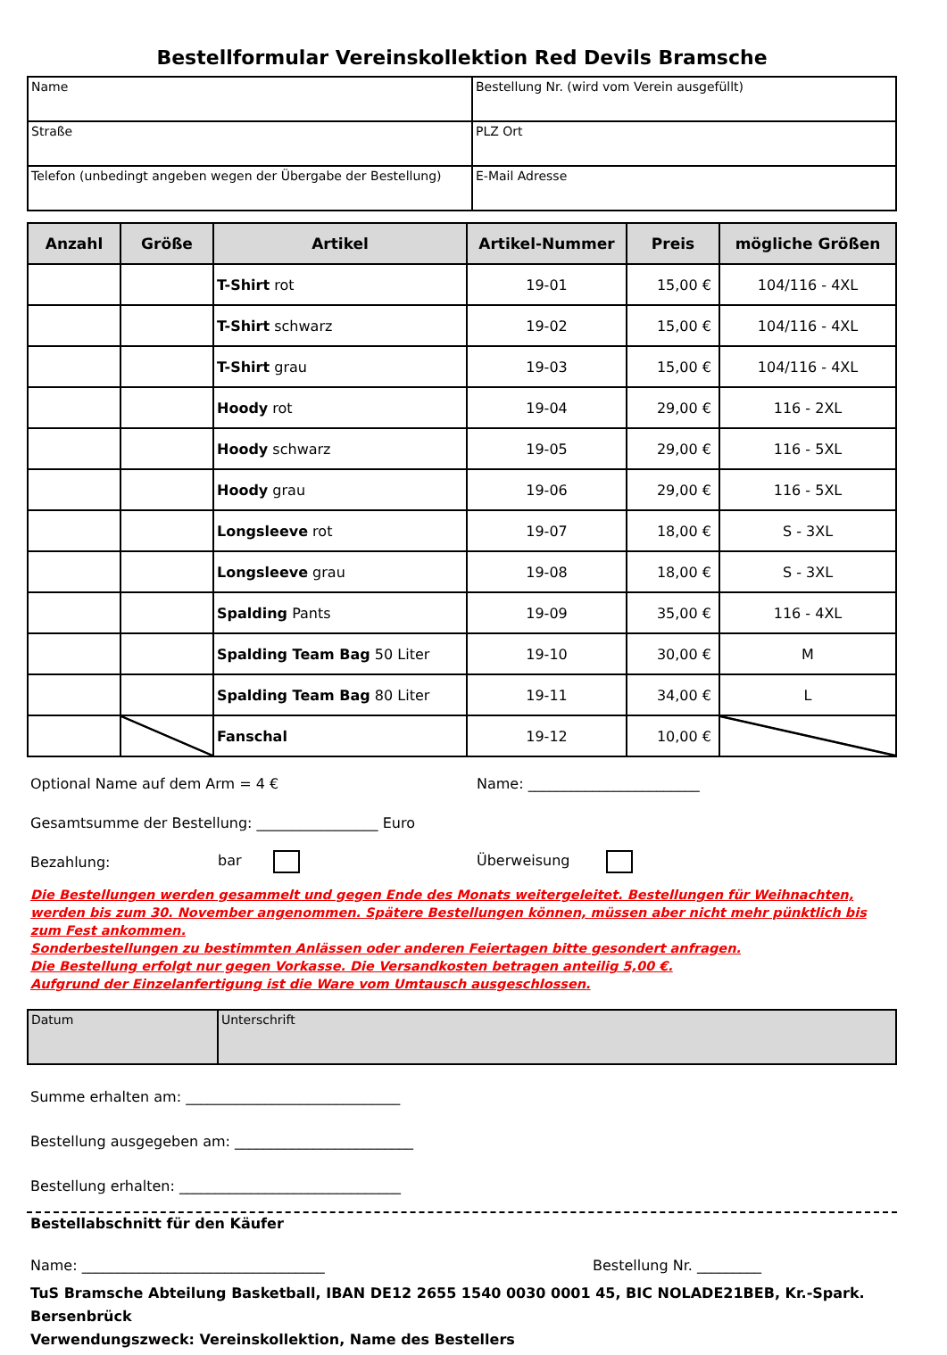Bestellformular Vereinskollektion Red Devils Bramsche
| Name | Bestellung Nr. (wird vom Verein ausgefüllt) |
| Straße | PLZ Ort |
| Telefon (unbedingt angeben wegen der Übergabe der Bestellung) | E-Mail Adresse |
| Anzahl | Größe | Artikel | Artikel-Nummer | Preis | mögliche Größen |
| --- | --- | --- | --- | --- | --- |
| | | T-Shirt rot | 19-01 | 15,00 € | 104/116 - 4XL |
| | | T-Shirt schwarz | 19-02 | 15,00 € | 104/116 - 4XL |
| | | T-Shirt grau | 19-03 | 15,00 € | 104/116 - 4XL |
| | | Hoody rot | 19-04 | 29,00 € | 116 - 2XL |
| | | Hoody schwarz | 19-05 | 29,00 € | 116 - 5XL |
| | | Hoody grau | 19-06 | 29,00 € | 116 - 5XL |
| | | Longsleeve rot | 19-07 | 18,00 € | S - 3XL |
| | | Longsleeve grau | 19-08 | 18,00 € | S - 3XL |
| | | Spalding Pants | 19-09 | 35,00 € | 116 - 4XL |
| | | Spalding Team Bag 50 Liter | 19-10 | 30,00 € | M |
| | | Spalding Team Bag 80 Liter | 19-11 | 34,00 € | L |
| | | Fanschal | 19-12 | 10,00 € | |
Optional Name auf dem Arm = 4 € Name: ________________________
Gesamtsumme der Bestellung: _________________ Euro
Bezahlung: bar Überweisung
Die Bestellungen werden gesammelt und gegen Ende des Monats weitergeleitet. Bestellungen für Weihnachten, werden bis zum 30. November angenommen. Spätere Bestellungen können, müssen aber nicht mehr pünktlich bis zum Fest ankommen.
Sonderbestellungen zu bestimmten Anlässen oder anderen Feiertagen bitte gesondert anfragen.
Die Bestellung erfolgt nur gegen Vorkasse. Die Versandkosten betragen anteilig 5,00 €.
Aufgrund der Einzelanfertigung ist die Ware vom Umtausch ausgeschlossen.
| Datum | Unterschrift |
Summe erhalten am: ______________________________
Bestellung ausgegeben am: _________________________
Bestellung erhalten: _______________________________
Bestellabschnitt für den Käufer
Name: __________________________________ Bestellung Nr. _________
TuS Bramsche Abteilung Basketball, IBAN DE12 2655 1540 0030 0001 45, BIC NOLADE21BEB, Kr.-Spark. Bersenbrück
Verwendungszweck: Vereinskollektion, Name des Bestellers